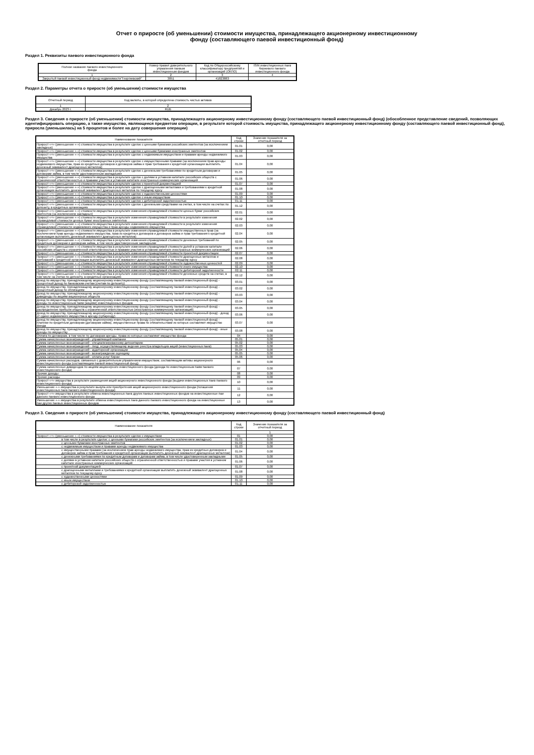Отчет о приросте (об уменьшении) стоимости имущества, принадлежащего акционерному инвестиционному
фонду (составляющего паевой инвестиционный фонд)
Раздел 1. Реквизиты паевого инвестиционного фонда
| Полное название паевого инвестиционного фонда | Номер правил доверительного управления паевым инвестиционным фондом | Код по Общероссийскому классификатору предприятий и организаций (ОКПО) | ISIN инвестиционных паев биржевого паевого инвестиционного фонда |
| --- | --- | --- | --- |
| 1 | 2 | 3 | 4 |
| Закрытый паевой инвестиционный фонд недвижимости"Георгиевский" | 3851 | 41823883 | |
Раздел 2. Параметры отчета о приросте (об уменьшении) стоимости имущества
| Отчетный период | Код валюты, в которой определена стоимость чистых активов |
| 1 | 2 |
| Декабрь 2023 г. | RUB |
Раздел 3. Сведения о приросте (об уменьшении) стоимости имущества, принадлежащего акционерному инвестиционному фонду (составляющего паевой инвестиционный фонд) (обособленное представление сведений, позволяющих идентифицировать операцию, а также имущество, являющееся предметом операции, в результате которой стоимость имущества, принадлежащего акционерному инвестиционному фонду (составляющего паевой инвестиционный фонд), приросла (уменьшилась) на 5 процентов и более на дату совершения операции)
| Наименование показателя | Код строки | Значение показателя за отчетный период |
| --- | --- | --- |
| Прирост «+» (уменьшение «-») стоимости имущества в результате сделок с ценными бумагами российских эмитентов (за исключением закладных) | 01.01 | 0,00 |
| Прирост «+» (уменьшение «-») стоимости имущества в результате сделок с ценными бумагами иностранных эмитентов | 01.02 | 0,00 |
| Прирост «+» (уменьшение «-») стоимости имущества в результате сделок с недвижимым имуществом и правами аренды недвижимого имущества | 01.03 | 0,00 |
| Прирост «+» (уменьшение «-») стоимости имущества в результате сделок с имущественными правами (за исключением прав аренды недвижимого имущества, прав из кредитных договоров и договоров займа и прав требования к кредитной организации выплатить денежный эквивалент драгоценных металлов) | 01.04 | 0,00 |
| Прирост «+» (уменьшение «-») стоимости имущества в результате сделок с денежными требованиями по кредитным договорам и договорам займа, в том числе удостоверенным закладными | 01.05 | 0,00 |
| Прирост «+» (уменьшение «-») стоимости имущества в результате сделок с долями в уставном капитале российских обществ с ограниченной ответственностью и правами участия в уставном капитале иностранных коммерческих организаций | 01.06 | 0,00 |
| Прирост «+» (уменьшение «-») стоимости имущества в результате сделок с проектной документацией | 01.07 | 0,00 |
| Прирост «+» (уменьшение «-») стоимости имущества в результате сделок с драгоценными металлами и требованиями к кредитной организации выплатить денежный эквивалент драгоценных металлов по текущему курсу | 01.08 | 0,00 |
| Прирост «+» (уменьшение «-») стоимости имущества в результате сделок с художественными ценностями | 01.09 | 0,00 |
| Прирост «+» (уменьшение «-») стоимости имущества в результате сделок с иным имуществом | 01.10 | 0,00 |
| Прирост «+» (уменьшение «-») стоимости имущества в результате сделок с дебиторской задолженностью | 01.11 | 0,00 |
| Прирост «+» (уменьшение «-») стоимости имущества в результате сделок с денежными средствами на счетах, в том числе на счетах по депозиту, в кредитных организациях | 01.12 | 0,00 |
| Прирост «+» (уменьшение «-») стоимости имущества в результате изменения справедливой стоимости ценных бумаг российских эмитентов (за исключением закладных) | 02.01 | 0,00 |
| Прирост «+» (уменьшение «-») стоимости имущества в результате изменения справедливой стоимости в результате изменения справедливой стоимости ценных бумаг иностранных эмитентов | 02.02 | 0,00 |
| Прирост «+» (уменьшение «-») стоимости имущества в результате изменения справедливой стоимости в результате изменения справедливой стоимости недвижимого имущества и прав аренды недвижимого имущества | 02.03 | 0,00 |
| Прирост «+» (уменьшение «-») стоимости имущества в результате изменения справедливой стоимости имущественных прав (за исключением прав аренды недвижимого имущества, прав из кредитных договоров и договоров займа и прав требования к кредитной организации выплатить денежный эквивалент драгоценных металлов) | 02.04 | 0,00 |
| Прирост «+» (уменьшение «-») стоимости имущества в результате изменения справедливой стоимости денежных требований по кредитным договорам и договорам займа, в том числе удостоверенным закладными | 02.05 | 0,00 |
| Прирост «+» (уменьшение «-») стоимости имущества в результате изменения справедливой стоимости долей в уставном капитале российских обществ с ограниченной ответственностью и правами участия в уставном капитале иностранных коммерческих организаций | 02.06 | 0,00 |
| Прирост «+» (уменьшение «-») стоимости имущества в результате изменения справедливой стоимости проектной документации | 02.07 | 0,00 |
| Прирост «+» (уменьшение «-») стоимости имущества в результате изменения справедливой стоимости драгоценных металлов и требований к кредитной организации выплатить денежный эквивалент драгоценных металлов по текущему курсу | 02.08 | 0,00 |
| Прирост «+» (уменьшение «-») стоимости имущества в результате изменения справедливой стоимости художественных ценностей | 02.09 | 0,00 |
| Прирост «+» (уменьшение «-») стоимости имущества в результате изменения справедливой стоимости иного имущества | 02.10 | 0,00 |
| Прирост «+» (уменьшение «-») стоимости имущества в результате изменения справедливой стоимости дебиторской задолженности | 02.11 | 0,00 |
| Прирост «+» (уменьшение «-») стоимости имущества в результате изменения справедливой стоимости денежных средств на счетах, в том числе на счетах по депозиту, в кредитных организациях | 02.12 | 0,00 |
| Доход по имуществу, принадлежащему акционерному инвестиционному фонду (составляющему паевой инвестиционный фонд) - процентный доход по банковским счетам (счетам по депозиту) | 03.01 | 0,00 |
| Доход по имуществу, принадлежащему акционерному инвестиционному фонду (составляющему паевой инвестиционный фонд) - процентный доход по облигациям | 03.02 | 0,00 |
| Доход по имуществу, принадлежащему акционерному инвестиционному фонду (составляющему паевой инвестиционный фонд) - дивиденды по акциям акционерных обществ | 03.03 | 0,00 |
| Доход по имуществу, принадлежащему акционерному инвестиционному фонду (составляющему паевой инвестиционный фонд) - доходы по инвестиционным паям (акциям) инвестиционных фондов | 03.04 | 0,00 |
| Доход по имуществу, принадлежащему акционерному инвестиционному фонду (составляющему паевой инвестиционный фонд) - распределение прибыли обществ с ограниченной ответственностью (иностранных коммерческих организаций) | 03.05 | 0,00 |
| Доход по имуществу, принадлежащему акционерному инвестиционному фонду (составляющему паевой инвестиционный фонд) - доход от сдачи недвижимого имущества в аренду (субаренду) | 03.06 | 0,00 |
| Доход по имуществу, принадлежащему акционерному инвестиционному фонду (составляющему паевой инвестиционный фонд) - платежи по кредитным договорам (договорам займа), имущественные права по обязательствам из которых составляют имущество фонда | 03.07 | 0,00 |
| Доход по имуществу, принадлежащему акционерному инвестиционному фонду (составляющему паевой инвестиционный фонд) - иные доходы по имуществу | 03.08 | 0,00 |
| Оплата по договорам, в том числе по договорам аренды, права из которых составляют имущество фонда | 04 | 0,00 |
| Сумма начисленных вознаграждений - управляющей компании | 05.01 | 0,00 |
| Сумма начисленных вознаграждений - специализированному депозитарию | 05.02 | 0,00 |
| Сумма начисленных вознаграждений - лицу, осуществляющему ведение реестра владельцев акций (инвестиционных паев) | 05.03 | 0,00 |
| Сумма начисленных вознаграждений - аудиторской организации | 05.04 | 0,00 |
| Сумма начисленных вознаграждений - вознаграждение оценщику | 05.05 | 0,00 |
| Сумма начисленных вознаграждений - оплата услуг биржи | 05.06 | 0,00 |
| Сумма начисленных расходов, связанных с доверительным управлением имуществом, составляющим активы акционерного инвестиционного фонда (составляющим паевой инвестиционный фонд) | 06 | 0,00 |
| Сумма начисленных дивидендов по акциям акционерного инвестиционного фонда (дохода по инвестиционным паям паевого инвестиционного фонда) | 07 | 0,00 |
| Прочие доходы | 08 | 0,00 |
| Прочие расходы | 09 | 0,00 |
| Прирост «+» имущества в результате размещения акций акционерного инвестиционного фонда (выдачи инвестиционных паев паевого инвестиционного фонда) | 10 | 0,00 |
| Уменьшение «-» имущества в результате выкупа или приобретения акций акционерного инвестиционного фонда (погашения инвестиционных паев паевого инвестиционного фонда) | 11 | 0,00 |
| Прирост «+» имущества в результате обмена инвестиционных паев других паевых инвестиционных фондов на инвестиционные паи данного паевого инвестиционного фонда | 12 | 0,00 |
| Уменьшение «-» имущества в результате обмена инвестиционных паев данного паевого инвестиционного фонда на инвестиционные паи других паевых инвестиционных фондов | 13 | 0,00 |
Раздел 3. Сведения о приросте (об уменьшении) стоимости имущества, принадлежащего акционерному инвестиционному фонду (составляющего паевой инвестиционный фонд)
| Наименование показателя | Код строки | Значение показателя за отчетный период |
| --- | --- | --- |
| | | 1 |
| Прирост «+» (уменьшение «-») стоимости имущества в результате сделок с имуществом | 01 | 0,00 |
| в том числе в результате сделок: с ценными бумагами российских эмитентов (за исключением закладных) | 01.01 | 0,00 |
| с ценными бумагами иностранных эмитентов | 01.02 | 0,00 |
| с недвижимым имуществом и правами аренды недвижимого имущества | 01.03 | 0,00 |
| с имущественными правами (за исключением прав аренды недвижимого имущества, прав из кредитных договоров и договоров займа и прав требования к кредитной организации выплатить денежный эквивалент драгоценных металлов) | 01.04 | 0,00 |
| с денежными требованиями по кредитным договорам и договорам займа, в том числе удостоверенным закладными | 01.05 | 0,00 |
| с долями в уставном капитале российских обществ с ограниченной ответственностью и правами участия в уставном капитале иностранных коммерческих организаций | 01.06 | 0,00 |
| с проектной документацией | 01.07 | 0,00 |
| с драгоценными металлами и требованиями к кредитной организации выплатить денежный эквивалент драгоценных металлов по текущему курсу | 01.08 | 0,00 |
| с художественными ценностями | 01.09 | 0,00 |
| с иным имуществом | 01.10 | 0,00 |
| с дебиторской задолженностью | 01.11 | 0,00 |